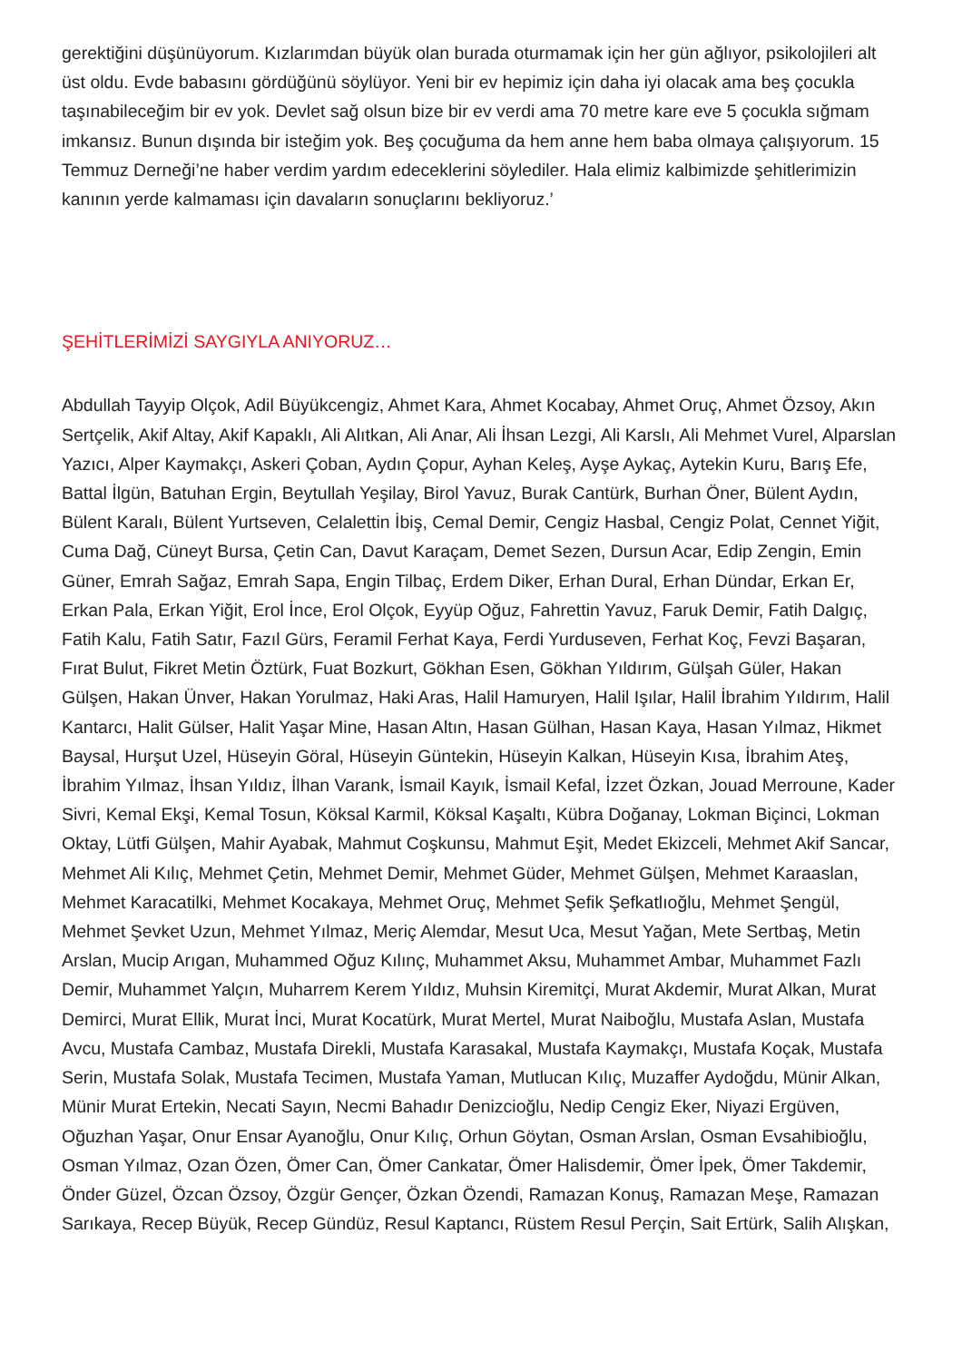gerektiğini düşünüyorum. Kızlarımdan büyük olan burada oturmamak için her gün ağlıyor, psikolojileri alt üst oldu. Evde babasını gördüğünü söylüyor. Yeni bir ev hepimiz için daha iyi olacak ama beş çocukla taşınabileceğim bir ev yok. Devlet sağ olsun bize bir ev verdi ama 70 metre kare eve 5 çocukla sığmam imkansız. Bunun dışında bir isteğim yok. Beş çocuğuma da hem anne hem baba olmaya çalışıyorum. 15 Temmuz Derneği’ne haber verdim yardım edeceklerini söylediler. Hala elimiz kalbimizde şehitlerimizin kanının yerde kalmaması için davaların sonuçlarını bekliyoruz.’
ŞEHİTLERİMİZİ SAYGIYLA ANIYORUZ…
Abdullah Tayyip Olçok, Adil Büyükcengiz, Ahmet Kara, Ahmet Kocabay, Ahmet Oruç, Ahmet Özsoy, Akın Sertçelik, Akif Altay, Akif Kapaklı, Ali Alıtkan, Ali Anar, Ali İhsan Lezgi, Ali Karslı, Ali Mehmet Vurel, Alparslan Yazıcı, Alper Kaymakçı, Askeri Çoban, Aydın Çopur, Ayhan Keleş, Ayşe Aykaç, Aytekin Kuru, Barış Efe, Battal İlgün, Batuhan Ergin, Beytullah Yeşilay, Birol Yavuz, Burak Cantürk, Burhan Öner, Bülent Aydın, Bülent Karalı, Bülent Yurtseven, Celalettin İbiş, Cemal Demir, Cengiz Hasbal, Cengiz Polat, Cennet Yiğit, Cuma Dağ, Cüneyt Bursa, Çetin Can, Davut Karaçam, Demet Sezen, Dursun Acar, Edip Zengin, Emin Güner, Emrah Sağaz, Emrah Sapa, Engin Tilbaç, Erdem Diker, Erhan Dural, Erhan Dündar, Erkan Er, Erkan Pala, Erkan Yiğit, Erol İnce, Erol Olçok, Eyyüp Oğuz, Fahrettin Yavuz, Faruk Demir, Fatih Dalgıç, Fatih Kalu, Fatih Satır, Fazıl Gürs, Feramil Ferhat Kaya, Ferdi Yurduseven, Ferhat Koç, Fevzi Başaran, Fırat Bulut, Fikret Metin Öztürk, Fuat Bozkurt, Gökhan Esen, Gökhan Yıldırım, Gülşah Güler, Hakan Gülşen, Hakan Ünver, Hakan Yorulmaz, Haki Aras, Halil Hamuryen, Halil Işılar, Halil İbrahim Yıldırım, Halil Kantarcı, Halit Gülser, Halit Yaşar Mine, Hasan Altın, Hasan Gülhan, Hasan Kaya, Hasan Yılmaz, Hikmet Baysal, Hurşut Uzel, Hüseyin Göral, Hüseyin Güntekin, Hüseyin Kalkan, Hüseyin Kısa, İbrahim Ateş, İbrahim Yılmaz, İhsan Yıldız, İlhan Varank, İsmail Kayık, İsmail Kefal, İzzet Özkan, Jouad Merroune, Kader Sivri, Kemal Ekşi, Kemal Tosun, Köksal Karmil, Köksal Kaşaltı, Kübra Doğanay, Lokman Biçinci, Lokman Oktay, Lütfi Gülşen, Mahir Ayabak, Mahmut Coşkunsu, Mahmut Eşit, Medet Ekizceli, Mehmet Akif Sancar, Mehmet Ali Kılıç, Mehmet Çetin, Mehmet Demir, Mehmet Güder, Mehmet Gülşen, Mehmet Karaaslan, Mehmet Karacatilki, Mehmet Kocakaya, Mehmet Oruç, Mehmet Şefik Şefkatlıoğlu, Mehmet Şengül, Mehmet Şevket Uzun, Mehmet Yılmaz, Meriç Alemdar, Mesut Uca, Mesut Yağan, Mete Sertbaş, Metin Arslan, Mucip Arıgan, Muhammed Oğuz Kılınç, Muhammet Aksu, Muhammet Ambar, Muhammet Fazlı Demir, Muhammet Yalçın, Muharrem Kerem Yıldız, Muhsin Kiremitçi, Murat Akdemir, Murat Alkan, Murat Demirci, Murat Ellik, Murat İnci, Murat Kocatürk, Murat Mertel, Murat Naiboğlu, Mustafa Aslan, Mustafa Avcu, Mustafa Cambaz, Mustafa Direkli, Mustafa Karasakal, Mustafa Kaymakçı, Mustafa Koçak, Mustafa Serin, Mustafa Solak, Mustafa Tecimen, Mustafa Yaman, Mutlucan Kılıç, Muzaffer Aydoğdu, Münir Alkan, Münir Murat Ertekin, Necati Sayın, Necmi Bahadır Denizcioğlu, Nedip Cengiz Eker, Niyazi Ergüven, Oğuzhan Yaşar, Onur Ensar Ayanoğlu, Onur Kılıç, Orhun Göytan, Osman Arslan, Osman Evsahibioğlu, Osman Yılmaz, Ozan Özen, Ömer Can, Ömer Cankatar, Ömer Halisdemir, Ömer İpek, Ömer Takdemir, Önder Güzel, Özcan Özsoy, Özgür Gençer, Özkan Özendi, Ramazan Konuş, Ramazan Meşe, Ramazan Sarıkaya, Recep Büyük, Recep Gündüz, Resul Kaptancı, Rüstem Resul Perçin, Sait Ertürk, Salih Alışkan,